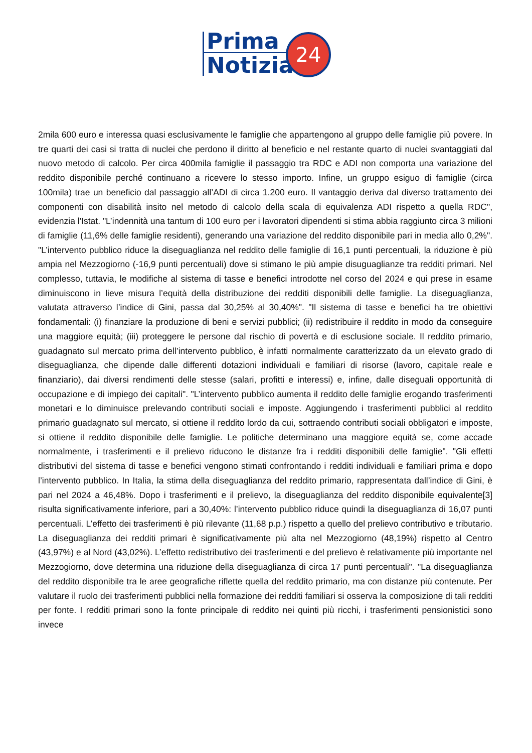Prima
Notizia
24
2mila 600 euro e interessa quasi esclusivamente le famiglie che appartengono al gruppo delle famiglie più povere. In tre quarti dei casi si tratta di nuclei che perdono il diritto al beneficio e nel restante quarto di nuclei svantaggiati dal nuovo metodo di calcolo. Per circa 400mila famiglie il passaggio tra RDC e ADI non comporta una variazione del reddito disponibile perché continuano a ricevere lo stesso importo. Infine, un gruppo esiguo di famiglie (circa 100mila) trae un beneficio dal passaggio all’ADI di circa 1.200 euro. Il vantaggio deriva dal diverso trattamento dei componenti con disabilità insito nel metodo di calcolo della scala di equivalenza ADI rispetto a quella RDC", evidenzia l'Istat. "L’indennità una tantum di 100 euro per i lavoratori dipendenti si stima abbia raggiunto circa 3 milioni di famiglie (11,6% delle famiglie residenti), generando una variazione del reddito disponibile pari in media allo 0,2%". "L’intervento pubblico riduce la diseguaglianza nel reddito delle famiglie di 16,1 punti percentuali, la riduzione è più ampia nel Mezzogiorno (-16,9 punti percentuali) dove si stimano le più ampie disuguaglianze tra redditi primari. Nel complesso, tuttavia, le modifiche al sistema di tasse e benefici introdotte nel corso del 2024 e qui prese in esame diminuiscono in lieve misura l’equità della distribuzione dei redditi disponibili delle famiglie. La diseguaglianza, valutata attraverso l’indice di Gini, passa dal 30,25% al 30,40%". "Il sistema di tasse e benefici ha tre obiettivi fondamentali: (i) finanziare la produzione di beni e servizi pubblici; (ii) redistribuire il reddito in modo da conseguire una maggiore equità; (iii) proteggere le persone dal rischio di povertà e di esclusione sociale. Il reddito primario, guadagnato sul mercato prima dell’intervento pubblico, è infatti normalmente caratterizzato da un elevato grado di diseguaglianza, che dipende dalle differenti dotazioni individuali e familiari di risorse (lavoro, capitale reale e finanziario), dai diversi rendimenti delle stesse (salari, profitti e interessi) e, infine, dalle diseguali opportunità di occupazione e di impiego dei capitali". "L’intervento pubblico aumenta il reddito delle famiglie erogando trasferimenti monetari e lo diminuisce prelevando contributi sociali e imposte. Aggiungendo i trasferimenti pubblici al reddito primario guadagnato sul mercato, si ottiene il reddito lordo da cui, sottraendo contributi sociali obbligatori e imposte, si ottiene il reddito disponibile delle famiglie. Le politiche determinano una maggiore equità se, come accade normalmente, i trasferimenti e il prelievo riducono le distanze fra i redditi disponibili delle famiglie". "Gli effetti distributivi del sistema di tasse e benefici vengono stimati confrontando i redditi individuali e familiari prima e dopo l’intervento pubblico. In Italia, la stima della diseguaglianza del reddito primario, rappresentata dall’indice di Gini, è pari nel 2024 a 46,48%. Dopo i trasferimenti e il prelievo, la diseguaglianza del reddito disponibile equivalente[3] risulta significativamente inferiore, pari a 30,40%: l’intervento pubblico riduce quindi la diseguaglianza di 16,07 punti percentuali. L’effetto dei trasferimenti è più rilevante (11,68 p.p.) rispetto a quello del prelievo contributivo e tributario. La diseguaglianza dei redditi primari è significativamente più alta nel Mezzogiorno (48,19%) rispetto al Centro (43,97%) e al Nord (43,02%). L’effetto redistributivo dei trasferimenti e del prelievo è relativamente più importante nel Mezzogiorno, dove determina una riduzione della diseguaglianza di circa 17 punti percentuali". "La diseguaglianza del reddito disponibile tra le aree geografiche riflette quella del reddito primario, ma con distanze più contenute. Per valutare il ruolo dei trasferimenti pubblici nella formazione dei redditi familiari si osserva la composizione di tali redditi per fonte. I redditi primari sono la fonte principale di reddito nei quinti più ricchi, i trasferimenti pensionistici sono invece